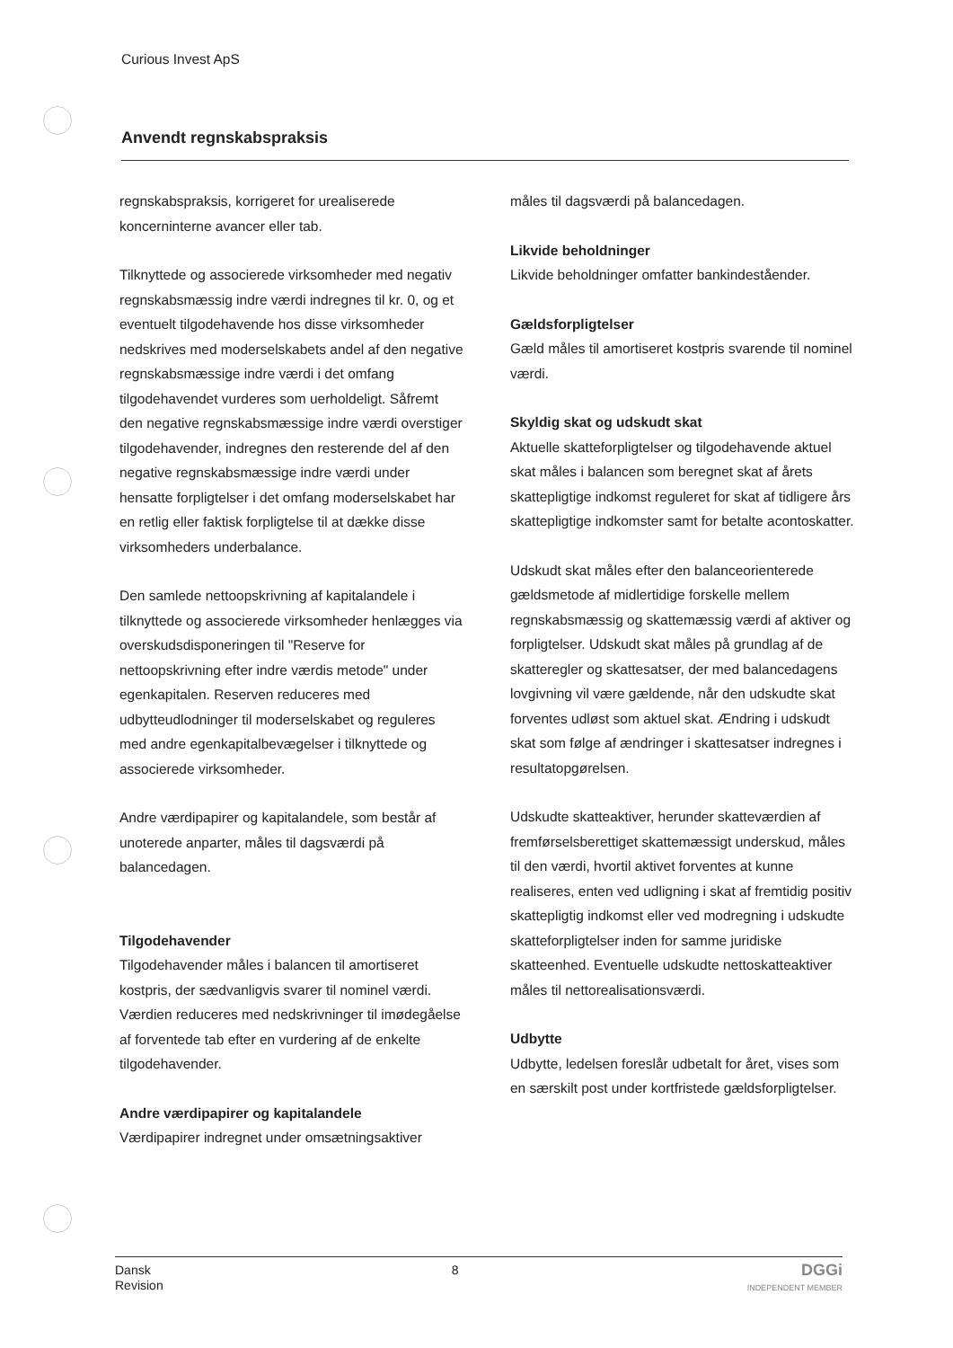Curious Invest ApS
Anvendt regnskabspraksis
regnskabspraksis, korrigeret for urealiserede koncerninterne avancer eller tab.
Tilknyttede og associerede virksomheder med negativ regnskabsmæssig indre værdi indregnes til kr. 0, og et eventuelt tilgodehavende hos disse virksomheder nedskrives med moderselskabets andel af den negative regnskabsmæssige indre værdi i det omfang tilgodehavendet vurderes som uerholdeligt. Såfremt den negative regnskabsmæssige indre værdi overstiger tilgodehavender, indregnes den resterende del af den negative regnskabsmæssige indre værdi under hensatte forpligtelser i det omfang moderselskabet har en retlig eller faktisk forpligtelse til at dække disse virksomheders underbalance.
Den samlede nettoopskrivning af kapitalandele i tilknyttede og associerede virksomheder henlægges via overskudsdisponeringen til "Reserve for nettoopskrivning efter indre værdis metode" under egenkapitalen. Reserven reduceres med udbytteudlodninger til moderselskabet og reguleres med andre egenkapitalbevægelser i tilknyttede og associerede virksomheder.
Andre værdipapirer og kapitalandele, som består af unoterede anparter, måles til dagsværdi på balancedagen.
Tilgodehavender
Tilgodehavender måles i balancen til amortiseret kostpris, der sædvanligvis svarer til nominel værdi. Værdien reduceres med nedskrivninger til imødegåelse af forventede tab efter en vurdering af de enkelte tilgodehavender.
Andre værdipapirer og kapitalandele
Værdipapirer indregnet under omsætningsaktiver
måles til dagsværdi på balancedagen.
Likvide beholdninger
Likvide beholdninger omfatter bankindeståender.
Gældsforpligtelser
Gæld måles til amortiseret kostpris svarende til nominel værdi.
Skyldig skat og udskudt skat
Aktuelle skatteforpligtelser og tilgodehavende aktuel skat måles i balancen som beregnet skat af årets skattepligtige indkomst reguleret for skat af tidligere års skattepligtige indkomster samt for betalte acontoskatter.
Udskudt skat måles efter den balanceorienterede gældsmetode af midlertidige forskelle mellem regnskabsmæssig og skattemæssig værdi af aktiver og forpligtelser. Udskudt skat måles på grundlag af de skatteregler og skattesatser, der med balancedagens lovgivning vil være gældende, når den udskudte skat forventes udløst som aktuel skat. Ændring i udskudt skat som følge af ændringer i skattesatser indregnes i resultatopgørelsen.
Udskudte skatteaktiver, herunder skatteværdien af fremførselsberettiget skattemæssigt underskud, måles til den værdi, hvortil aktivet forventes at kunne realiseres, enten ved udligning i skat af fremtidig positiv skattepligtig indkomst eller ved modregning i udskudte skatteforpligtelser inden for samme juridiske skatteenhed. Eventuelle udskudte nettoskatteaktiver måles til nettorealisationsværdi.
Udbytte
Udbytte, ledelsen foreslår udbetalt for året, vises som en særskilt post under kortfristede gældsforpligtelser.
Dansk
Revision
8
DGGi
INDEPENDENT MEMBER